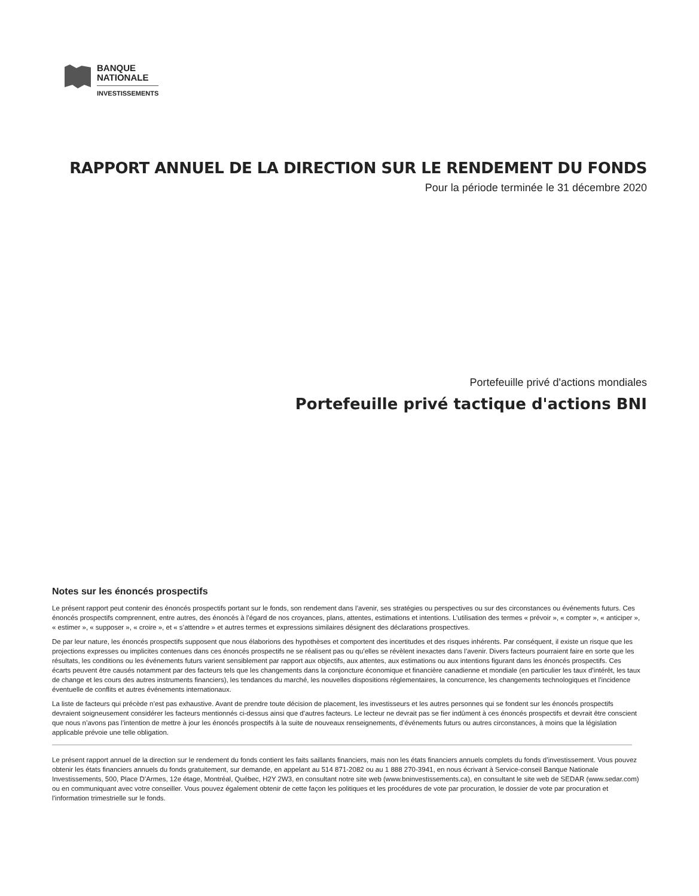BANQUE
NATIONALE
INVESTISSEMENTS
RAPPORT ANNUEL DE LA DIRECTION SUR LE RENDEMENT DU FONDS
Pour la période terminée le 31 décembre 2020
Portefeuille privé d'actions mondiales
Portefeuille privé tactique d'actions BNI
Notes sur les énoncés prospectifs
Le présent rapport peut contenir des énoncés prospectifs portant sur le fonds, son rendement dans l’avenir, ses stratégies ou perspectives ou sur des circonstances ou événements futurs. Ces énoncés prospectifs comprennent, entre autres, des énoncés à l’égard de nos croyances, plans, attentes, estimations et intentions. L’utilisation des termes « prévoir », « compter », « anticiper », « estimer », « supposer », « croire », et « s’attendre » et autres termes et expressions similaires désignent des déclarations prospectives.
De par leur nature, les énoncés prospectifs supposent que nous élaborions des hypothèses et comportent des incertitudes et des risques inhérents. Par conséquent, il existe un risque que les projections expresses ou implicites contenues dans ces énoncés prospectifs ne se réalisent pas ou qu’elles se révèlent inexactes dans l’avenir. Divers facteurs pourraient faire en sorte que les résultats, les conditions ou les événements futurs varient sensiblement par rapport aux objectifs, aux attentes, aux estimations ou aux intentions figurant dans les énoncés prospectifs. Ces écarts peuvent être causés notamment par des facteurs tels que les changements dans la conjoncture économique et financière canadienne et mondiale (en particulier les taux d’intérêt, les taux de change et les cours des autres instruments financiers), les tendances du marché, les nouvelles dispositions réglementaires, la concurrence, les changements technologiques et l’incidence éventuelle de conflits et autres événements internationaux.
La liste de facteurs qui précède n’est pas exhaustive. Avant de prendre toute décision de placement, les investisseurs et les autres personnes qui se fondent sur les énoncés prospectifs devraient soigneusement considérer les facteurs mentionnés ci-dessus ainsi que d’autres facteurs. Le lecteur ne devrait pas se fier indûment à ces énoncés prospectifs et devrait être conscient que nous n’avons pas l’intention de mettre à jour les énoncés prospectifs à la suite de nouveaux renseignements, d’événements futurs ou autres circonstances, à moins que la législation applicable prévoie une telle obligation.
Le présent rapport annuel de la direction sur le rendement du fonds contient les faits saillants financiers, mais non les états financiers annuels complets du fonds d’investissement. Vous pouvez obtenir les états financiers annuels du fonds gratuitement, sur demande, en appelant au 514 871-2082 ou au 1 888 270-3941, en nous écrivant à Service-conseil Banque Nationale Investissements, 500, Place D’Armes, 12e étage, Montréal, Québec, H2Y 2W3, en consultant notre site web (www.bninvestissements.ca), en consultant le site web de SEDAR (www.sedar.com) ou en communiquant avec votre conseiller. Vous pouvez également obtenir de cette façon les politiques et les procédures de vote par procuration, le dossier de vote par procuration et l’information trimestrielle sur le fonds.